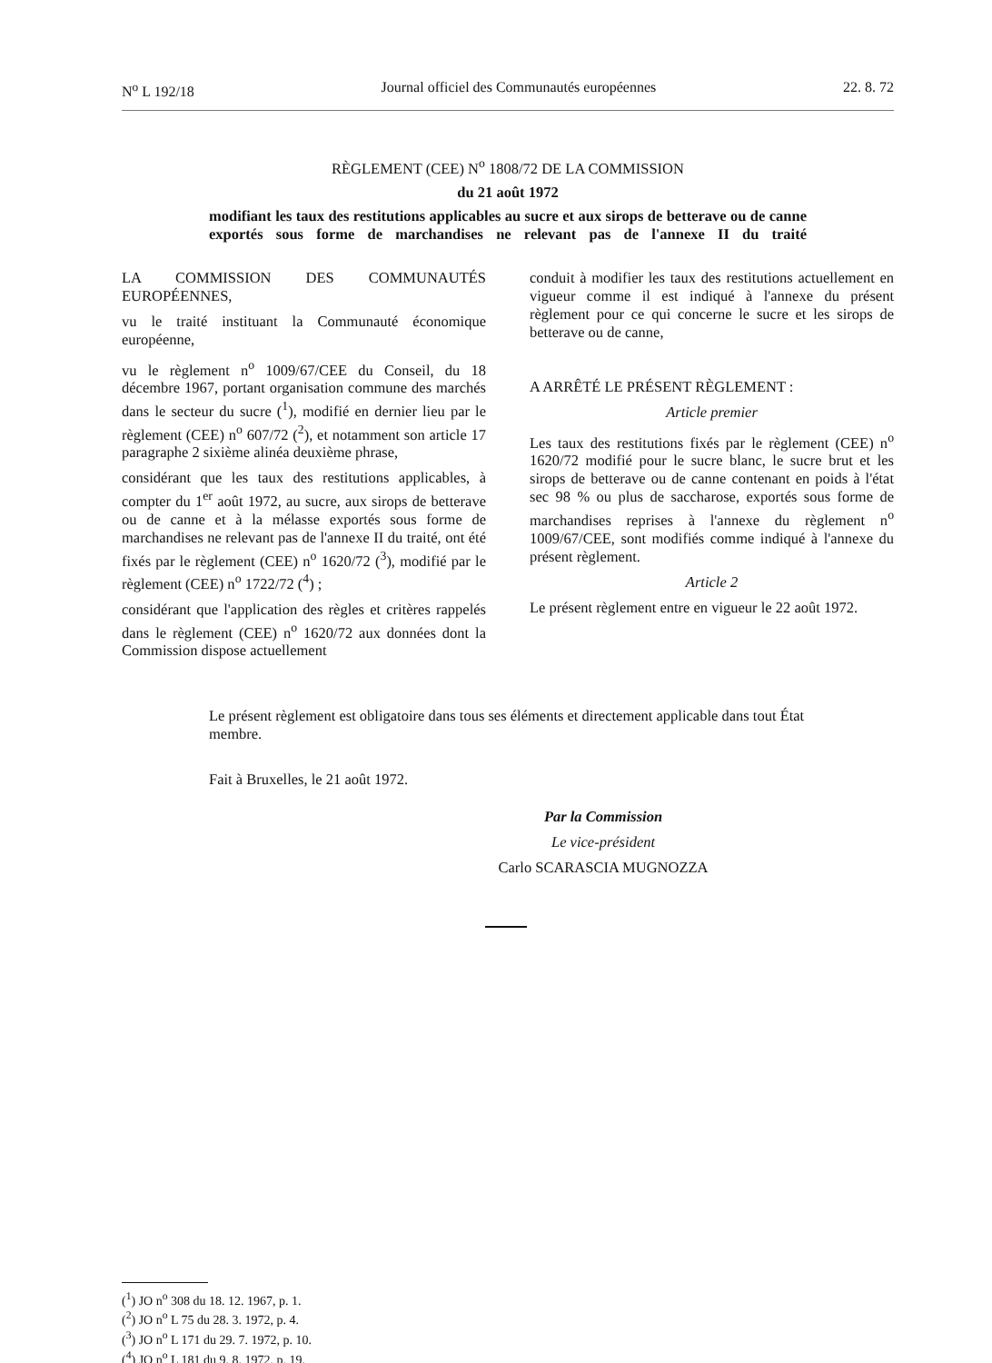N<sup>o</sup> L 192/18 Journal officiel des Communautés européennes 22. 8. 72
RÈGLEMENT (CEE) N<sup>o</sup> 1808/72 DE LA COMMISSION
du 21 août 1972
modifiant les taux des restitutions applicables au sucre et aux sirops de betterave ou de canne exportés sous forme de marchandises ne relevant pas de l'annexe II du traité
LA COMMISSION DES COMMUNAUTÉS EUROPÉENNES,
vu le traité instituant la Communauté économique européenne,
vu le règlement n<sup>o</sup> 1009/67/CEE du Conseil, du 18 décembre 1967, portant organisation commune des marchés dans le secteur du sucre (<sup>1</sup>), modifié en dernier lieu par le règlement (CEE) n<sup>o</sup> 607/72 (<sup>2</sup>), et notamment son article 17 paragraphe 2 sixième alinéa deuxième phrase,
considérant que les taux des restitutions applicables, à compter du 1<sup>er</sup> août 1972, au sucre, aux sirops de betterave ou de canne et à la mélasse exportés sous forme de marchandises ne relevant pas de l'annexe II du traité, ont été fixés par le règlement (CEE) n<sup>o</sup> 1620/72 (<sup>3</sup>), modifié par le règlement (CEE) n<sup>o</sup> 1722/72 (<sup>4</sup>) ;
considérant que l'application des règles et critères rappelés dans le règlement (CEE) n<sup>o</sup> 1620/72 aux données dont la Commission dispose actuellement
conduit à modifier les taux des restitutions actuellement en vigueur comme il est indiqué à l'annexe du présent règlement pour ce qui concerne le sucre et les sirops de betterave ou de canne,
A ARRÊTÉ LE PRÉSENT RÈGLEMENT :
Article premier
Les taux des restitutions fixés par le règlement (CEE) n<sup>o</sup> 1620/72 modifié pour le sucre blanc, le sucre brut et les sirops de betterave ou de canne contenant en poids à l'état sec 98 % ou plus de saccharose, exportés sous forme de marchandises reprises à l'annexe du règlement n<sup>o</sup> 1009/67/CEE, sont modifiés comme indiqué à l'annexe du présent règlement.
Article 2
Le présent règlement entre en vigueur le 22 août 1972.
Le présent règlement est obligatoire dans tous ses éléments et directement applicable dans tout État membre.
Fait à Bruxelles, le 21 août 1972.
Par la Commission
Le vice-président
Carlo SCARASCIA MUGNOZZA
(<sup>1</sup>) JO n<sup>o</sup> 308 du 18. 12. 1967, p. 1.
(<sup>2</sup>) JO n<sup>o</sup> L 75 du 28. 3. 1972, p. 4.
(<sup>3</sup>) JO n<sup>o</sup> L 171 du 29. 7. 1972, p. 10.
(<sup>4</sup>) JO n<sup>o</sup> L 181 du 9. 8. 1972, p. 19.